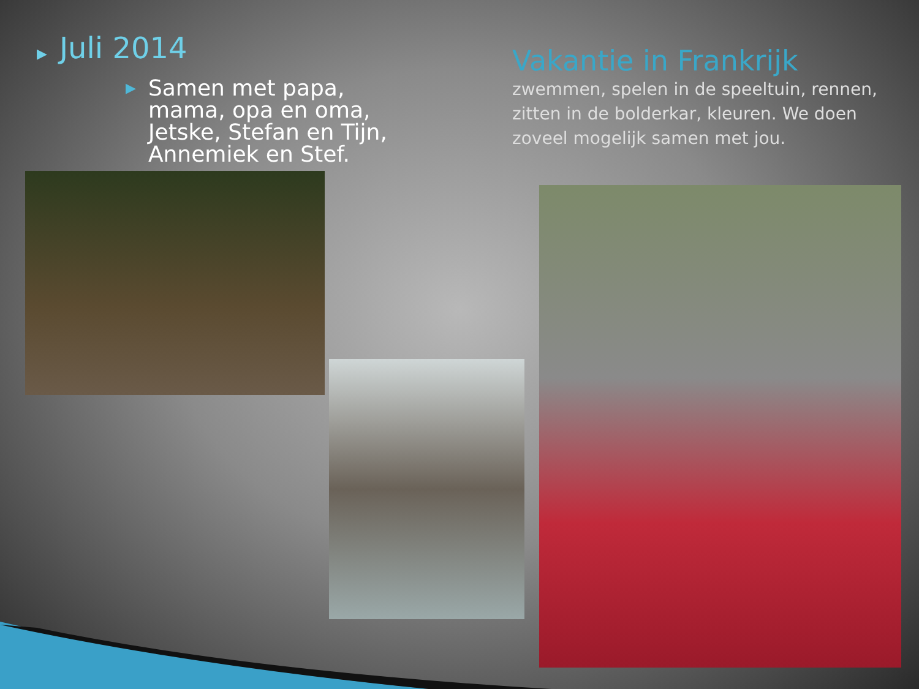▶ Juli 2014
▶
Samen met papa, mama, opa en oma, Jetske, Stefan en Tijn, Annemiek en Stef.
Vakantie in Frankrijk
zwemmen, spelen in de speeltuin, rennen, zitten in de bolderkar, kleuren. We doen zoveel mogelijk samen met jou.